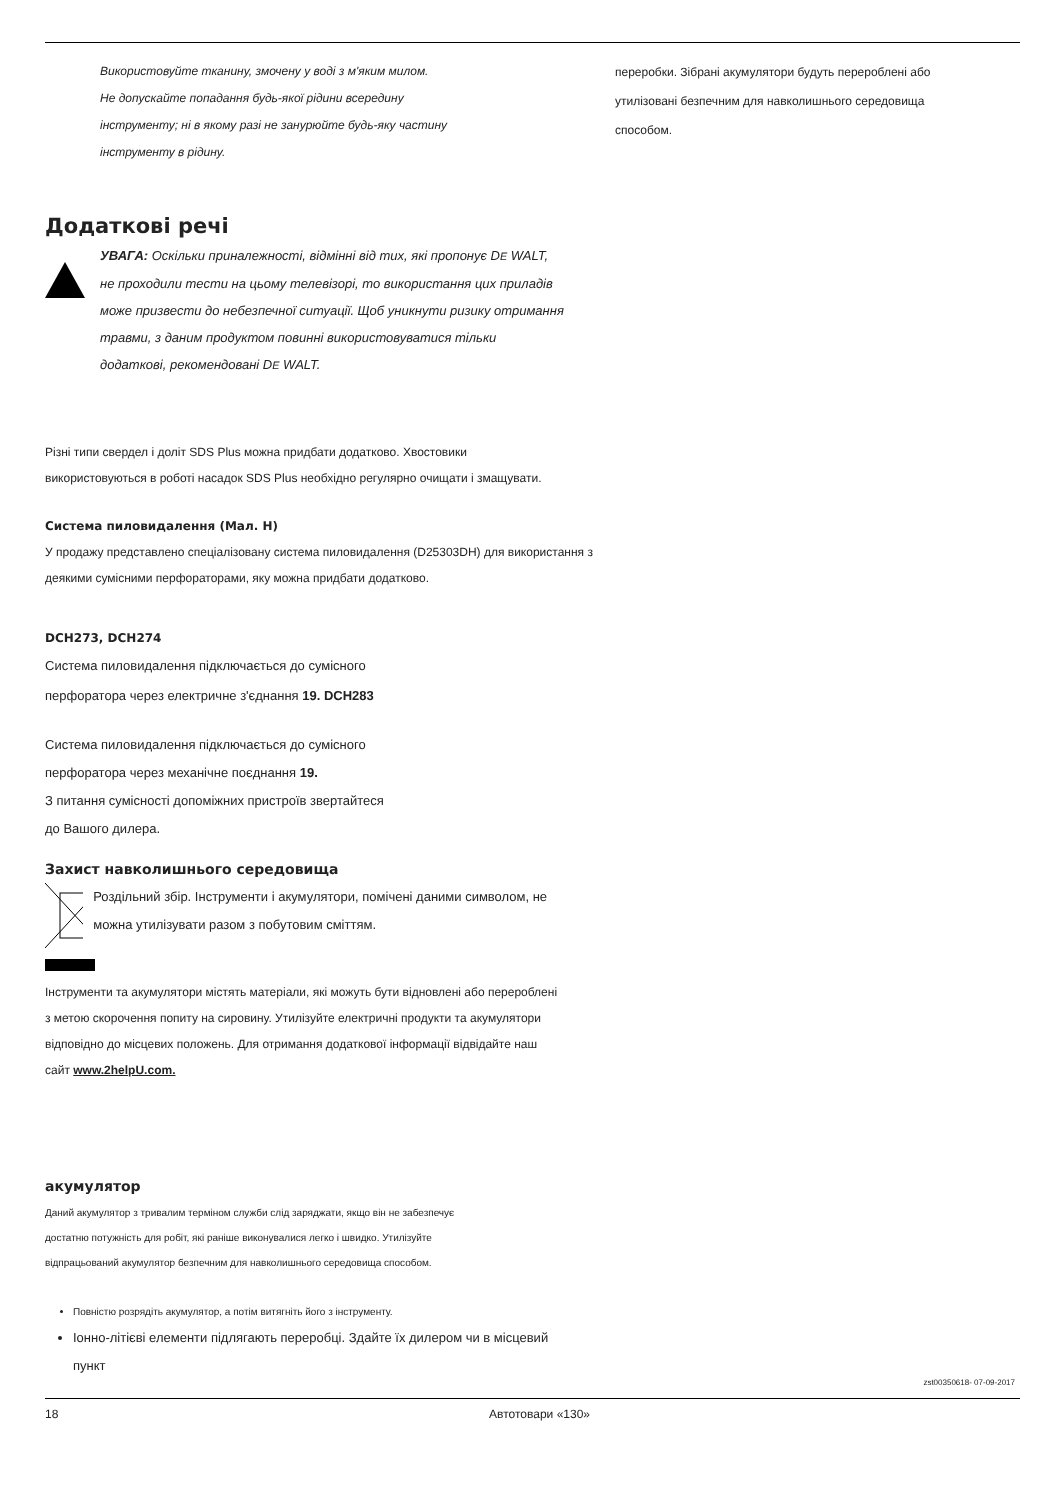Використовуйте тканину, змочену у воді з м'яким милом.
Не допускайте попадання будь-якої рідини всередину
інструменту; ні в якому разі не занурюйте будь-яку частину
інструменту в рідину.
Додаткові речі
УВАГА: Оскільки приналежності, відмінні від тих, які пропонує DE WALT, не проходили тести на цьому телевізорі, то використання цих приладів може призвести до небезпечної ситуації. Щоб уникнути ризику отримання травми, з даним продуктом повинні використовуватися тільки додаткові, рекомендовані DE WALT.
Різні типи свердел і доліт SDS Plus можна придбати додатково. Хвостовики використовуються в роботі насадок SDS Plus необхідно регулярно очищати і змащувати.
Система пиловидалення (Мал. H)
У продажу представлено спеціалізовану система пиловидалення (D25303DH) для використання з деякими сумісними перфораторами, яку можна придбати додатково.
DCH273, DCH274
Система пиловидалення підключається до сумісного
перфоратора через електричне з'єднання 19. DCH283
Система пиловидалення підключається до сумісного
перфоратора через механічне поєднання 19.
З питання сумісності допоміжних пристроїв звертайтеся
до Вашого дилера.
Захист навколишнього середовища
Роздільний збір. Інструменти і акумулятори, помічені даними символом, не можна утилізувати разом з побутовим сміттям.
Інструменти та акумулятори містять матеріали, які можуть бути відновлені або перероблені з метою скорочення попиту на сировину. Утилізуйте електричні продукти та акумулятори відповідно до місцевих положень. Для отримання додаткової інформації відвідайте наш сайт www.2helpU.com.
акумулятор
Даний акумулятор з тривалим терміном служби слід заряджати, якщо він не забезпечує достатню потужність для робіт, які раніше виконувалися легко і швидко. Утилізуйте відпрацьований акумулятор безпечним для навколишнього середовища способом.
Повністю розрядіть акумулятор, а потім витягніть його з інструменту.
Іонно-літієві елементи підлягають переробці. Здайте їх дилером чи в місцевий пункт
переробки. Зібрані акумулятори будуть перероблені або утилізовані безпечним для навколишнього середовища способом.
zst00350618- 07-09-2017
18 Автотовари «130»